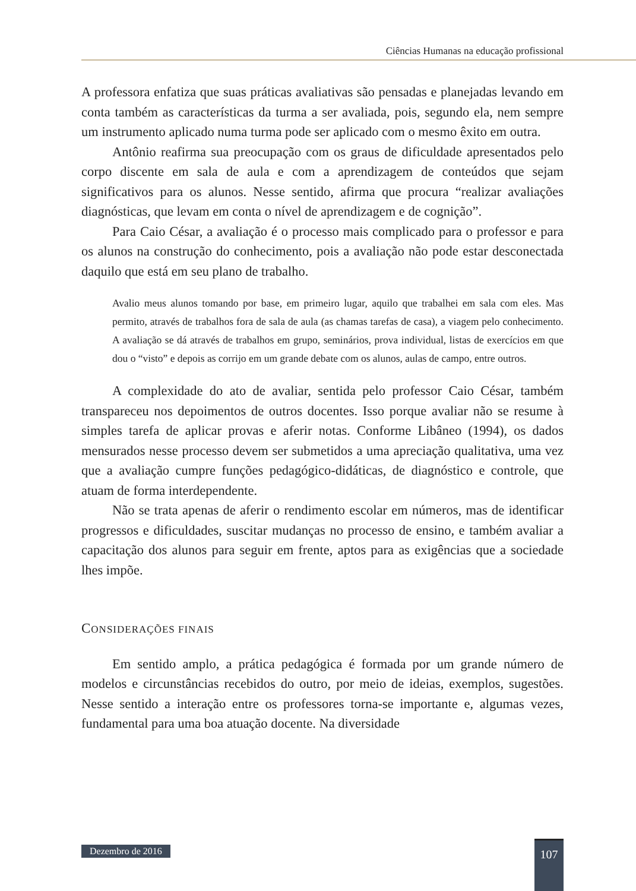Ciências Humanas na educação profissional
A professora enfatiza que suas práticas avaliativas são pensadas e planejadas levando em conta também as características da turma a ser avaliada, pois, segundo ela, nem sempre um instrumento aplicado numa turma pode ser aplicado com o mesmo êxito em outra.
Antônio reafirma sua preocupação com os graus de dificuldade apresentados pelo corpo discente em sala de aula e com a aprendizagem de conteúdos que sejam significativos para os alunos. Nesse sentido, afirma que procura “realizar avaliações diagnósticas, que levam em conta o nível de aprendizagem e de cognição”.
Para Caio César, a avaliação é o processo mais complicado para o professor e para os alunos na construção do conhecimento, pois a avaliação não pode estar desconectada daquilo que está em seu plano de trabalho.
Avalio meus alunos tomando por base, em primeiro lugar, aquilo que trabalhei em sala com eles. Mas permito, através de trabalhos fora de sala de aula (as chamas tarefas de casa), a viagem pelo conhecimento. A avaliação se dá através de trabalhos em grupo, seminários, prova individual, listas de exercícios em que dou o “visto” e depois as corrijo em um grande debate com os alunos, aulas de campo, entre outros.
A complexidade do ato de avaliar, sentida pelo professor Caio César, também transpareceu nos depoimentos de outros docentes. Isso porque avaliar não se resume à simples tarefa de aplicar provas e aferir notas. Conforme Libâneo (1994), os dados mensurados nesse processo devem ser submetidos a uma apreciação qualitativa, uma vez que a avaliação cumpre funções pedagógico-didáticas, de diagnóstico e controle, que atuam de forma interdependente.
Não se trata apenas de aferir o rendimento escolar em números, mas de identificar progressos e dificuldades, suscitar mudanças no processo de ensino, e também avaliar a capacitação dos alunos para seguir em frente, aptos para as exigências que a sociedade lhes impõe.
CONSIDERAÇÕES FINAIS
Em sentido amplo, a prática pedagógica é formada por um grande número de modelos e circunstâncias recebidos do outro, por meio de ideias, exemplos, sugestões. Nesse sentido a interação entre os professores torna-se importante e, algumas vezes, fundamental para uma boa atuação docente. Na diversidade
Dezembro de 2016 107